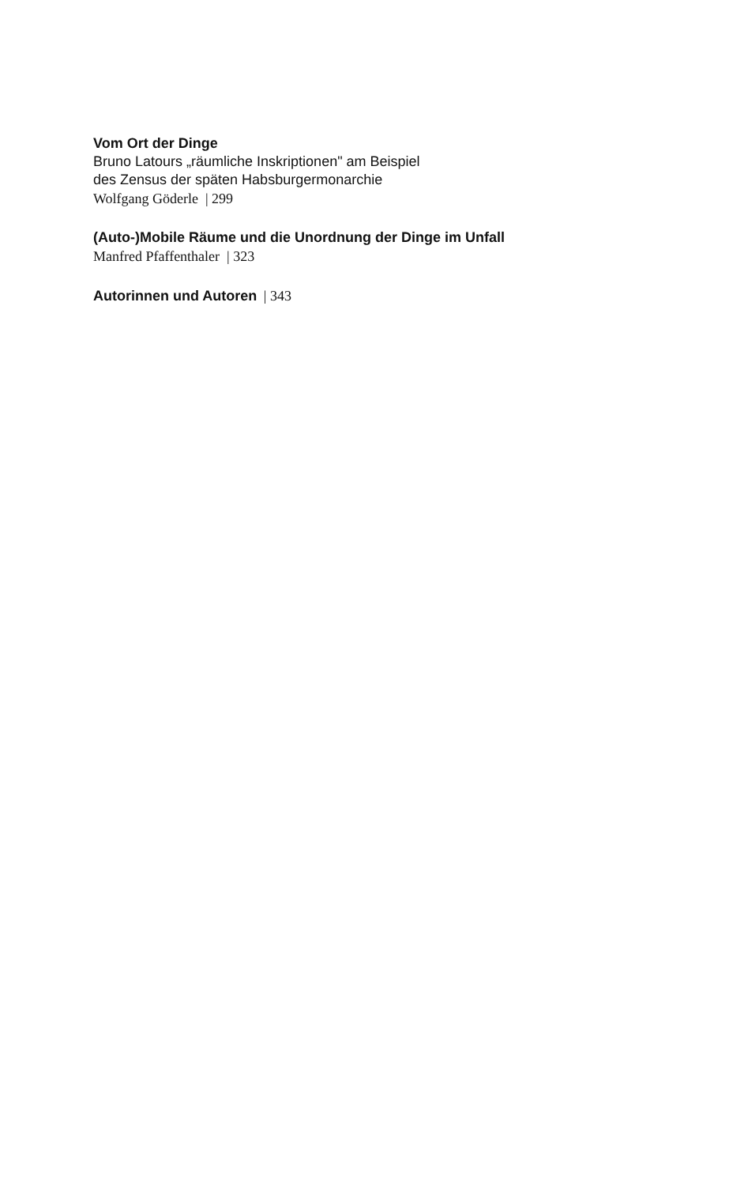Vom Ort der Dinge
Bruno Latours „räumliche Inskriptionen" am Beispiel
des Zensus der späten Habsburgermonarchie
Wolfgang Göderle | 299
(Auto-)Mobile Räume und die Unordnung der Dinge im Unfall
Manfred Pfaffenthaler | 323
Autorinnen und Autoren | 343